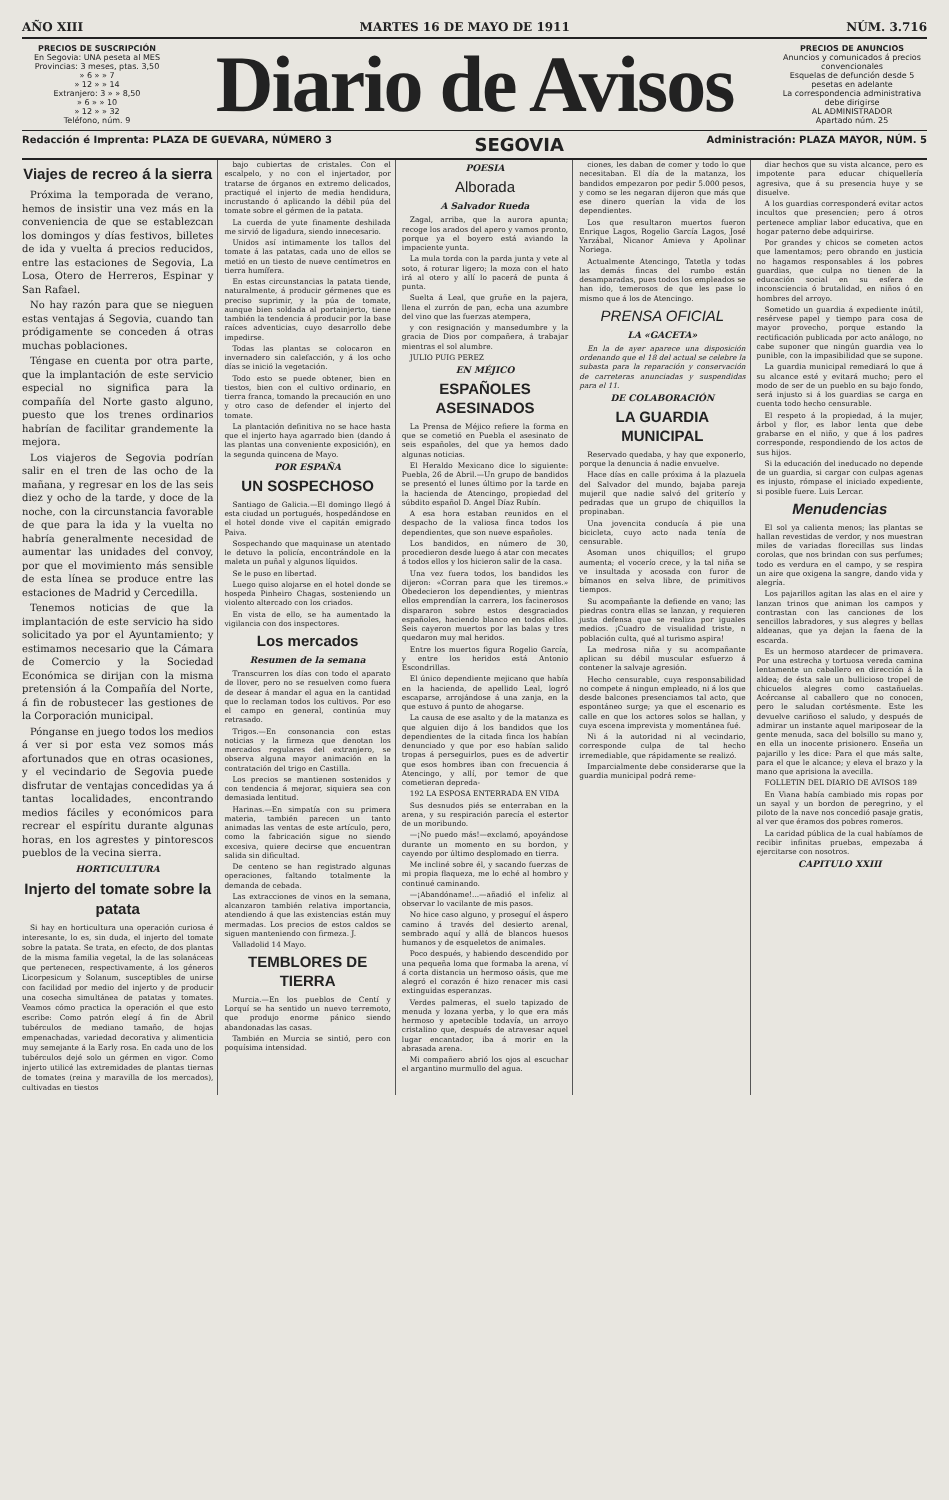AÑO XIII MARTES 16 DE MAYO DE 1911 NÚM. 3.716
PRECIOS DE SUSCRIPCIÓN
En Segovia: UNA peseta al MES
Provincias: 3 meses, ptas. 3,50
» 6 » » 7
» 12 » » 14
Extranjero: 3 » » 8,50
» 6 » » 10
» 12 » » 32
Teléfono, núm. 9
Diario de Avisos
PRECIOS DE ANUNCIOS
Anuncios y comunicados á precios convencionales
Esquelas de defunción desde 5 pesetas en adelante
La correspondencia administrativa debe dirigirse
AL ADMINISTRADOR
Apartado núm. 25
Redacción é Imprenta: PLAZA DE GUEVARA, NÚMERO 3 SEGOVIA Administración: PLAZA MAYOR, NÚM. 5
Viajes de recreo á la sierra
Próxima la temporada de verano, hemos de insistir una vez más en la conveniencia de que se establezcan los domingos y días festivos, billetes de ida y vuelta á precios reducidos, entre las estaciones de Segovia, La Losa, Otero de Herreros, Espinar y San Rafael.
No hay razón para que se nieguen estas ventajas á Segovia, cuando tan pródigamente se conceden á otras muchas poblaciones.
Téngase en cuenta por otra parte, que la implantación de este servicio especial no significa para la compañía del Norte gasto alguno, puesto que los trenes ordinarios habrían de facilitar grandemente la mejora.
Los viajeros de Segovia podrían salir en el tren de las ocho de la mañana, y regresar en los de las seis diez y ocho de la tarde, y doce de la noche, con la circunstancia favorable de que para la ida y la vuelta no habría generalmente necesidad de aumentar las unidades del convoy, por que el movimiento más sensible de esta línea se produce entre las estaciones de Madrid y Cercedilla.
Tenemos noticias de que la implantación de este servicio ha sido solicitado ya por el Ayuntamiento; y estimamos necesario que la Cámara de Comercio y la Sociedad Económica se dirijan con la misma pretensión á la Compañía del Norte, á fin de robustecer las gestiones de la Corporación municipal.
Pónganse en juego todos los medios á ver si por esta vez somos más afortunados que en otras ocasiones, y el vecindario de Segovia puede disfrutar de ventajas concedidas ya á tantas localidades, encontrando medios fáciles y económicos para recrear el espíritu durante algunas horas, en los agrestes y pintorescos pueblos de la vecina sierra.
HORTICULTURA
Injerto del tomate sobre la patata
Si hay en horticultura una operación curiosa é interesante, lo es, sin duda, el injerto del tomate sobre la patata. Se trata, en efecto, de dos plantas de la misma familia vegetal, la de las solanáceas que pertenecen, respectivamente, á los géneros Licorpesicum y Solanum, susceptibles de unirse con facilidad por medio del injerto y de producir una cosecha simultánea de patatas y tomates. Veamos cómo practica la operación el que esto escribe: Como patrón elegí á fin de Abril tubérculos de mediano tamaño, de hojas empenachadas, variedad decorativa y alimenticia muy semejante á la Early rosa. En cada uno de los tubérculos dejé solo un gérmen en vigor. Como injerto utilicé las extremidades de plantas tiernas de tomates (reina y maravilla de los mercados), cultivadas en tiestos
bajo cubiertas de cristales. Con el escalpelo, y no con el injertador, por tratarse de órganos en extremo delicados, practiqué el injerto de media hendidura, incrustando ó aplicando la débil púa del tomate sobre el gérmen de la patata.
La cuerda de yute finamente deshilada me sirvió de ligadura, siendo innecesario.
Unidos así intimamente los tallos del tomate á las patatas, cada uno de ellos se metió en un tiesto de nueve centímetros en tierra humífera.
En estas circunstancias la patata tiende, naturalmente, á producir gérmenes que es preciso suprimir, y la púa de tomate, aunque bien soldada al portainjerto, tiene también la tendencia á producir por la base raíces adventicias, cuyo desarrollo debe impedirse.
Todas las plantas se colocaron en invernadero sin calefacción, y á los ocho días se inició la vegetación.
Todo esto se puede obtener, bien en tiestos, bien con el cultivo ordinario, en tierra franca, tomando la precaución en uno y otro caso de defender el injerto del tomate.
La plantación definitiva no se hace hasta que el injerto haya agarrado bien (dando á las plantas una conveniente exposición), en la segunda quincena de Mayo.
POR ESPAÑA
UN SOSPECHOSO
Santiago de Galicia.—El domingo llegó á esta ciudad un portugués, hospedándose en el hotel donde vive el capitán emigrado Paiva.
Sospechando que maquinase un atentado le detuvo la policía, encontrándole en la maleta un puñal y algunos líquidos.
Se le puso en libertad.
Luego quiso alojarse en el hotel donde se hospeda Pinheiro Chagas, sosteniendo un violento altercado con los criados.
En vista de ello, se ha aumentado la vigilancia con dos inspectores.
Los mercados
Resumen de la semana
Transcurren los días con todo el aparato de llover, pero no se resuelven como fuera de desear á mandar el agua en la cantidad que lo reclaman todos los cultivos. Por eso el campo en general, continúa muy retrasado.
Trigos.—En consonancia con estas noticias y la firmeza que denotan los mercados regulares del extranjero, se observa alguna mayor animación en la contratación del trigo en Castilla.
Los precios se mantienen sostenidos y con tendencia á mejorar, siquiera sea con demasiada lentitud.
Harinas.—En simpatía con su primera materia, también parecen un tanto animadas las ventas de este artículo, pero, como la fabricación sigue no siendo excesiva, quiere decirse que encuentran salida sin dificultad.
De centeno se han registrado algunas operaciones, faltando totalmente la demanda de cebada.
Las extracciones de vinos en la semana, alcanzaron también relativa importancia, atendiendo á que las existencias están muy mermadas. Los precios de estos caldos se siguen manteniendo con firmeza. J.
Valladolid 14 Mayo.
TEMBLORES DE TIERRA
Murcia.—En los pueblos de Centí y Lorquí se ha sentido un nuevo terremoto, que produjo enorme pánico siendo abandonadas las casas.
También en Murcia se sintió, pero con poquísima intensidad.
POESIA
Alborada
A Salvador Rueda
Zagal, arriba, que la aurora apunta; recoge los arados del apero y vamos pronto, porque ya el boyero está aviando la impaciente yunta.
La mula torda con la parda junta y vete al soto, á roturar ligero; la moza con el hato irá al otero y allí lo pacerá de punta á punta.
Suelta á Leal, que gruñe en la pajera, llena el zurrón de pan, echa una azumbre del vino que las fuerzas atempera,
y con resignación y mansedumbre y la gracia de Dios por compañera, á trabajar mientras el sol alumbre.
JULIO PUIG PEREZ
EN MÉJICO
ESPAÑOLES ASESINADOS
La Prensa de Méjico refiere la forma en que se cometió en Puebla el asesinato de seis españoles, del que ya hemos dado algunas noticias.
El Heraldo Mexicano dice lo siguiente: Puebla, 26 de Abril.—Un grupo de bandidos se presentó el lunes último por la tarde en la hacienda de Atencingo, propiedad del súbdito español D. Angel Díaz Rubín.
A esa hora estaban reunidos en el despacho de la valiosa finca todos los dependientes, que son nueve españoles.
Los bandidos, en número de 30, procedieron desde luego á atar con mecates á todos ellos y los hicieron salir de la casa.
Una vez fuera todos, los bandidos les dijeron: «Corran para que les tiremos.» Obedecieron los dependientes, y mientras ellos emprendían la carrera, los facinerosos dispararon sobre estos desgraciados españoles, haciendo blanco en todos ellos. Seis cayeron muertos por las balas y tres quedaron muy mal heridos.
Entre los muertos figura Rogelio García, y entre los heridos está Antonio Escondrillas.
El único dependiente mejicano que había en la hacienda, de apellido Leal, logró escaparse, arrojándose á una zanja, en la que estuvo á punto de ahogarse.
La causa de ese asalto y de la matanza es que alguien dijo á los bandidos que los dependientes de la citada finca los habían denunciado y que por eso habían salido tropas á perseguirlos, pues es de advertir que esos hombres iban con frecuencia á Atencingo, y allí, por temor de que cometieran depreda-
192 LA ESPOSA ENTERRADA EN VIDA
Sus desnudos piés se enterraban en la arena, y su respiración parecía el estertor de un moribundo.
—¡No puedo más!—exclamó, apoyándose durante un momento en su bordon, y cayendo por último desplomado en tierra.
Me incliné sobre él, y sacando fuerzas de mi propia flaqueza, me lo eché al hombro y continué caminando.
—¡Abandóname!...—añadió el infeliz al observar lo vacilante de mis pasos.
No hice caso alguno, y proseguí el áspero camino á través del desierto arenal, sembrado aquí y allá de blancos huesos humanos y de esqueletos de animales.
Poco después, y habiendo descendido por una pequeña loma que formaba la arena, ví á corta distancia un hermoso oásis, que me alegró el corazón é hizo renacer mis casi extinguidas esperanzas.
Verdes palmeras, el suelo tapizado de menuda y lozana yerba, y lo que era más hermoso y apetecible todavía, un arroyo cristalino que, después de atravesar aquel lugar encantador, iba á morir en la abrasada arena.
Mi compañero abrió los ojos al escuchar el argantino murmullo del agua.
ciones, les daban de comer y todo lo que necesitaban. El día de la matanza, los bandidos empezaron por pedir 5.000 pesos, y como se les negaran dijeron que más que ese dinero querían la vida de los dependientes.
Los que resultaron muertos fueron Enrique Lagos, Rogelio García Lagos, José Yarzábal, Nicanor Amieva y Apolinar Noriega.
Actualmente Atencingo, Tatetla y todas las demás fincas del rumbo están desamparadas, pues todos los empleados se han ido, temerosos de que les pase lo mismo que á los de Atencingo.
PRENSA OFICIAL
LA «GACETA»
En la de ayer aparece una disposición ordenando que el 18 del actual se celebre la subasta para la reparación y conservación de carreteras anunciadas y suspendidas para el 11.
DE COLABORACIÓN
LA GUARDIA MUNICIPAL
Reservado quedaba, y hay que exponerlo, porque la denuncia á nadie envuelve.
Hace días en calle próxima á la plazuela del Salvador del mundo, bajaba pareja mujeril que nadie salvó del griterío y pedradas que un grupo de chiquillos la propinaban.
Una jovencita conducía á pie una bicicleta, cuyo acto nada tenía de censurable.
Asoman unos chiquillos; el grupo aumenta; el vocerío crece, y la tal niña se ve insultada y acosada con furor de bímanos en selva libre, de primitivos tiempos.
Su acompañante la defiende en vano; las piedras contra ellas se lanzan, y requieren justa defensa que se realiza por iguales medios. ¡Cuadro de visualidad triste, n población culta, qué al turismo aspira!
La medrosa niña y su acompañante aplican su débil muscular esfuerzo á contener la salvaje agresión.
Hecho censurable, cuya responsabilidad no compete á ningun empleado, ni á los que desde balcones presenciamos tal acto, que espontáneo surge; ya que el escenario es calle en que los actores solos se hallan, y cuya escena imprevista y momentánea fué.
Ni á la autoridad ni al vecindario, corresponde culpa de tal hecho irremediable, que rápidamente se realizó.
Imparcialmente debe considerarse que la guardia municipal podrá reme-
diar hechos que su vista alcance, pero es impotente para educar chiquellería agresiva, que á su presencia huye y se disuelve.
A los guardias corresponderá evitar actos incultos que presencien; pero á otros pertenece ampliar labor educativa, que en hogar paterno debe adquirirse.
Por grandes y chicos se cometen actos que lamentamos; pero obrando en justicia no hagamos responsables á los pobres guardias, que culpa no tienen de la educación social en su esfera de inconsciencia ó brutalidad, en niños ó en hombres del arroyo.
Sometido un guardia á expediente inútil, resérvese papel y tiempo para cosa de mayor provecho, porque estando la rectificación publicada por acto análogo, no cabe suponer que ningún guardia vea lo punible, con la impasibilidad que se supone.
La guardia municipal remediará lo que á su alcance esté y evitará mucho; pero el modo de ser de un pueblo en su bajo fondo, será injusto si á los guardias se carga en cuenta todo hecho censurable.
El respeto á la propiedad, á la mujer, árbol y flor, es labor lenta que debe grabarse en el niño, y que á los padres corresponde, respondiendo de los actos de sus hijos.
Si la educación del ineducado no depende de un guardia, si cargar con culpas agenas es injusto, rómpase el iniciado expediente, si posible fuere. Luis Lercar.
Menudencias
El sol ya calienta menos; las plantas se hallan revestidas de verdor, y nos muestran miles de variadas florecillas sus lindas corolas, que nos brindan con sus perfumes; todo es verdura en el campo, y se respira un aire que oxigena la sangre, dando vida y alegría.
Los pajarillos agitan las alas en el aire y lanzan trinos que animan los campos y contrastan con las canciones de los sencillos labradores, y sus alegres y bellas aldeanas, que ya dejan la faena de la escarda.
Es un hermoso atardecer de primavera. Por una estrecha y tortuosa vereda camina lentamente un caballero en dirección á la aldea; de ésta sale un bullicioso tropel de chicuelos alegres como castañuelas. Acércanse al caballero que no conocen, pero le saludan cortésmente. Este les devuelve cariñoso el saludo, y después de admirar un instante aquel mariposear de la gente menuda, saca del bolsillo su mano y, en ella un inocente prisionero. Enseña un pajarillo y les dice: Para el que más salte, para el que le alcance; y eleva el brazo y la mano que aprisiona la avecilla.
FOLLETIN DEL DIARIO DE AVISOS 189
En Viana había cambiado mis ropas por un sayal y un bordon de peregrino, y el piloto de la nave nos concedió pasaje gratis, al ver que éramos dos pobres romeros.
La caridad pública de la cual habíamos de recibir infinitas pruebas, empezaba á ejercitarse con nosotros.
CAPITULO XXIII